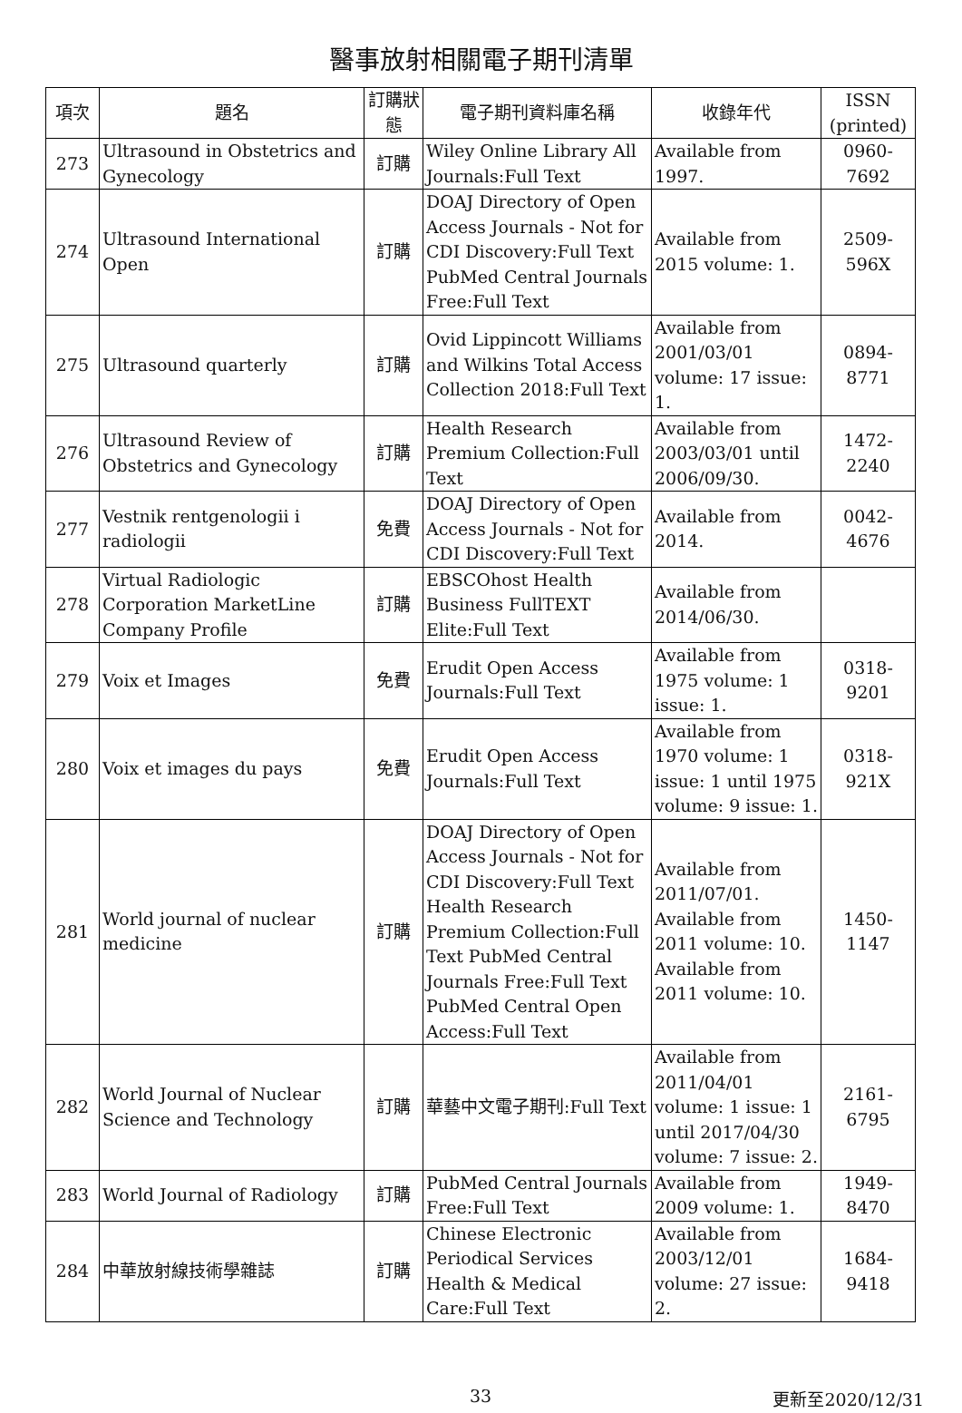醫事放射相關電子期刊清單
| 項次 | 題名 | 訂購狀態 | 電子期刊資料庫名稱 | 收錄年代 | ISSN (printed) |
| --- | --- | --- | --- | --- | --- |
| 273 | Ultrasound in Obstetrics and Gynecology | 訂購 | Wiley Online Library All Journals:Full Text | Available from 1997. | 0960-7692 |
| 274 | Ultrasound International Open | 訂購 | DOAJ Directory of Open Access Journals - Not for CDI Discovery:Full Text PubMed Central Journals Free:Full Text | Available from 2015 volume: 1. | 2509-596X |
| 275 | Ultrasound quarterly | 訂購 | Ovid Lippincott Williams and Wilkins Total Access Collection 2018:Full Text | Available from 2001/03/01 volume: 17 issue: 1. | 0894-8771 |
| 276 | Ultrasound Review of Obstetrics and Gynecology | 訂購 | Health Research Premium Collection:Full Text | Available from 2003/03/01 until 2006/09/30. | 1472-2240 |
| 277 | Vestnik rentgenologii i radiologii | 免費 | DOAJ Directory of Open Access Journals - Not for CDI Discovery:Full Text | Available from 2014. | 0042-4676 |
| 278 | Virtual Radiologic Corporation MarketLine Company Profile | 訂購 | EBSCOhost Health Business FullTEXT Elite:Full Text | Available from 2014/06/30. | |
| 279 | Voix et Images | 免費 | Erudit Open Access Journals:Full Text | Available from 1975 volume: 1 issue: 1. | 0318-9201 |
| 280 | Voix et images du pays | 免費 | Erudit Open Access Journals:Full Text | Available from 1970 volume: 1 issue: 1 until 1975 volume: 9 issue: 1. | 0318-921X |
| 281 | World journal of nuclear medicine | 訂購 | DOAJ Directory of Open Access Journals - Not for CDI Discovery:Full Text Health Research Premium Collection:Full Text PubMed Central Journals Free:Full Text PubMed Central Open Access:Full Text | Available from 2011/07/01. Available from 2011 volume: 10. Available from 2011 volume: 10. | 1450-1147 |
| 282 | World Journal of Nuclear Science and Technology | 訂購 | 華藝中文電子期刊:Full Text | Available from 2011/04/01 volume: 1 issue: 1 until 2017/04/30 volume: 7 issue: 2. | 2161-6795 |
| 283 | World Journal of Radiology | 訂購 | PubMed Central Journals Free:Full Text | Available from 2009 volume: 1. | 1949-8470 |
| 284 | 中華放射線技術學雜誌 | 訂購 | Chinese Electronic Periodical Services Health & Medical Care:Full Text | Available from 2003/12/01 volume: 27 issue: 2. | 1684-9418 |
33 更新至2020/12/31